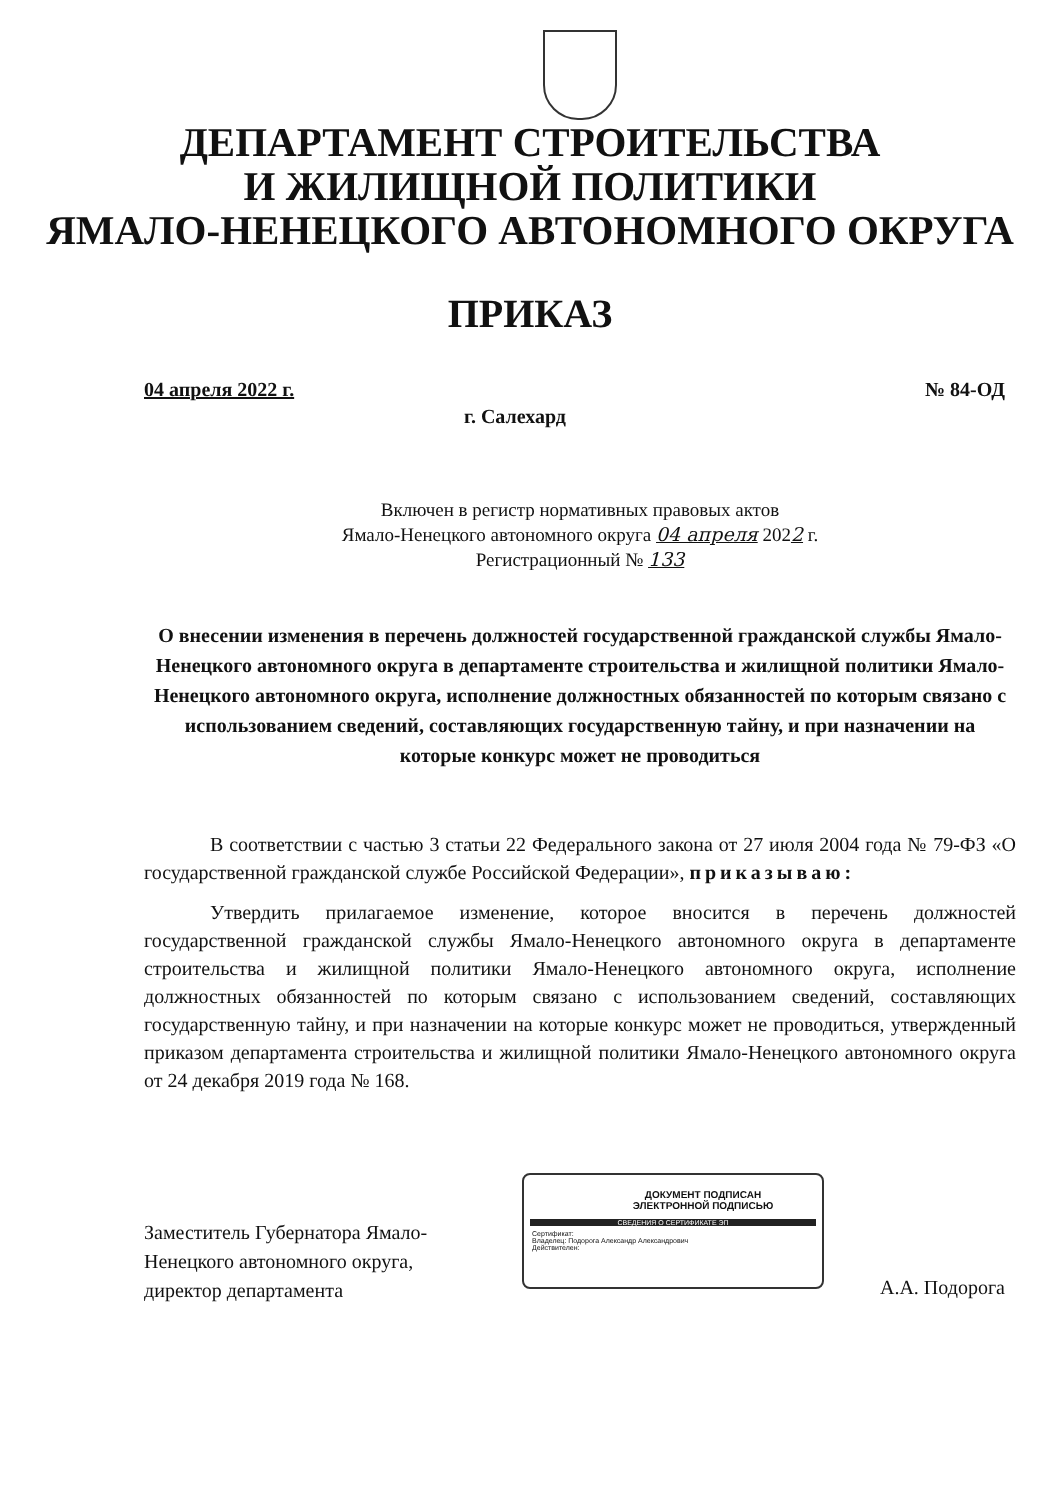ДЕПАРТАМЕНТ СТРОИТЕЛЬСТВА
И ЖИЛИЩНОЙ ПОЛИТИКИ
ЯМАЛО-НЕНЕЦКОГО АВТОНОМНОГО ОКРУГА
ПРИКАЗ
04 апреля 2022 г. № 84-ОД
г. Салехард
Включен в регистр нормативных правовых актов
Ямало-Ненецкого автономного округа 04 апреля 2022 г.
Регистрационный № 133
О внесении изменения в перечень должностей государственной гражданской службы Ямало-Ненецкого автономного округа в департаменте строительства и жилищной политики Ямало-Ненецкого автономного округа, исполнение должностных обязанностей по которым связано с использованием сведений, составляющих государственную тайну, и при назначении на которые конкурс может не проводиться
В соответствии с частью 3 статьи 22 Федерального закона от 27 июля 2004 года № 79-ФЗ «О государственной гражданской службе Российской Федерации», приказываю:
Утвердить прилагаемое изменение, которое вносится в перечень должностей государственной гражданской службы Ямало-Ненецкого автономного округа в департаменте строительства и жилищной политики Ямало-Ненецкого автономного округа, исполнение должностных обязанностей по которым связано с использованием сведений, составляющих государственную тайну, и при назначении на которые конкурс может не проводиться, утвержденный приказом департамента строительства и жилищной политики Ямало-Ненецкого автономного округа от 24 декабря 2019 года № 168.
Заместитель Губернатора Ямало-
Ненецкого автономного округа,
директор департамента
ДОКУМЕНТ ПОДПИСАН
ЭЛЕКТРОННОЙ ПОДПИСЬЮ
СВЕДЕНИЯ О СЕРТИФИКАТЕ ЭП
Сертификат:
Владелец: Подорога Александр Александрович
Действителен:
А.А. Подорога